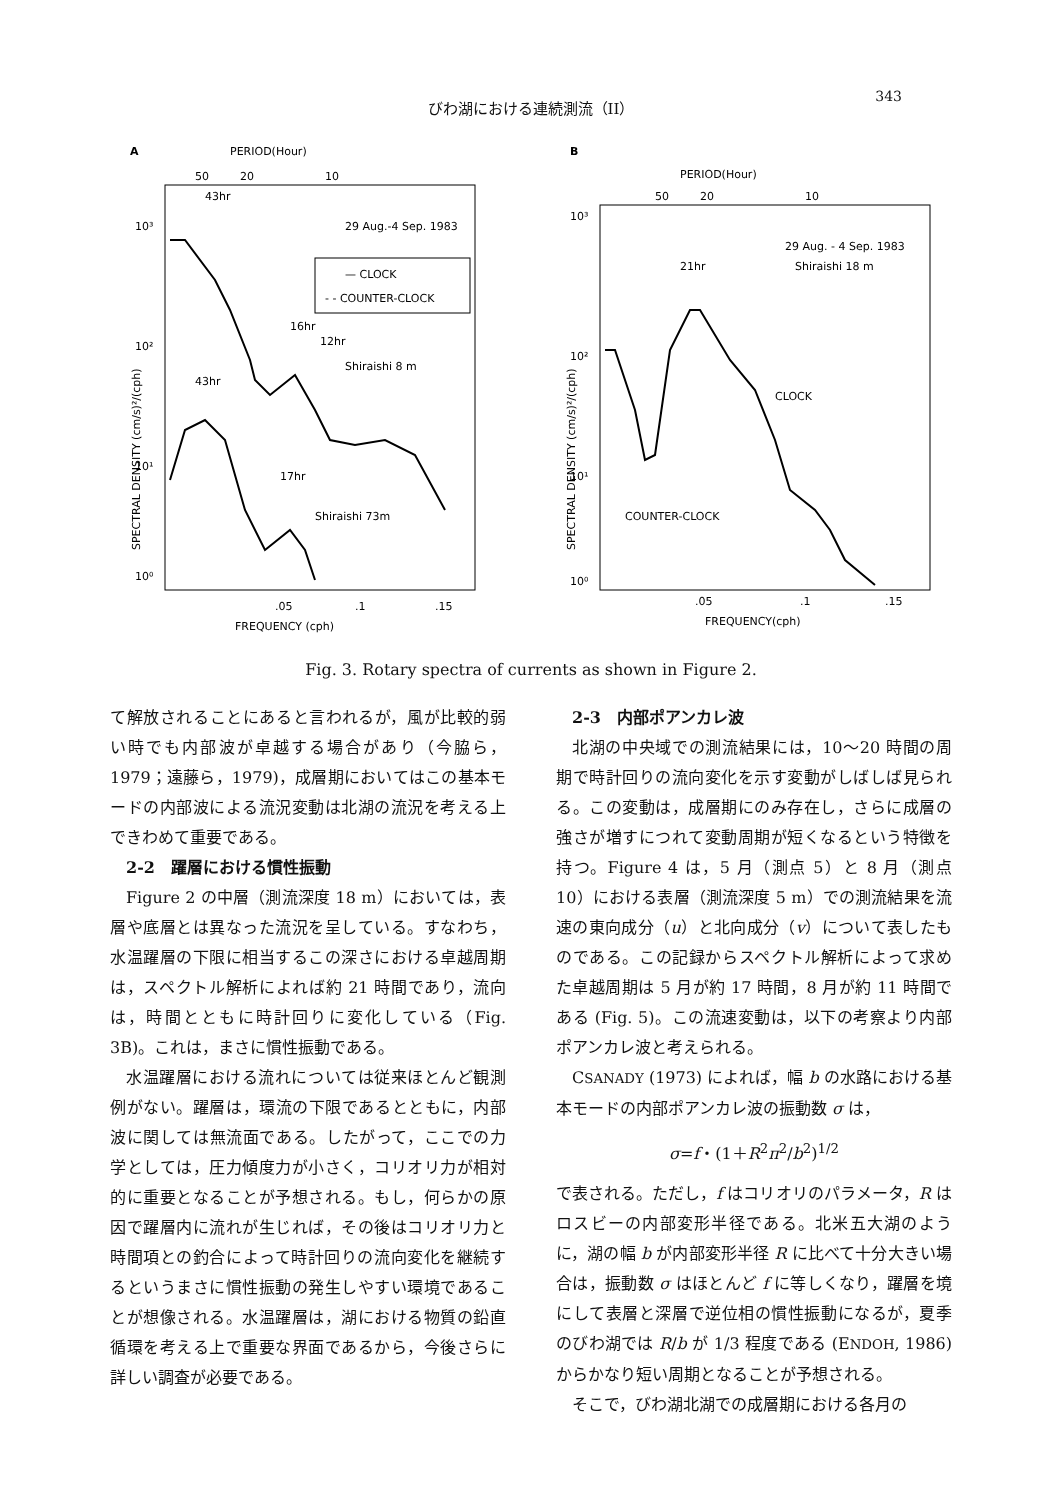びわ湖における連続測流（II） 343
A
PERIOD(Hour)
50
20
10
10³
10²
10¹
10⁰
29 Aug.-4 Sep. 1983
— CLOCK
- - COUNTER-CLOCK
Shiraishi 8 m
Shiraishi 73m
43hr
16hr
12hr
43hr
17hr
SPECTRAL DENSITY (cm/s)²/(cph)
.05
.1
.15
FREQUENCY (cph)
B
PERIOD(Hour)
50
20
10
10³
10²
10¹
10⁰
29 Aug. - 4 Sep. 1983
Shiraishi 18 m
21hr
CLOCK
COUNTER-CLOCK
SPECTRAL DENSITY (cm/s)²/(cph)
.05
.1
.15
FREQUENCY(cph)
Fig. 3. Rotary spectra of currents as shown in Figure 2.
て解放されることにあると言われるが，風が比較的弱い時でも内部波が卓越する場合があり（今脇ら，1979；遠藤ら，1979)，成層期においてはこの基本モードの内部波による流況変動は北湖の流況を考える上できわめて重要である。
　2-2　躍層における慣性振動
Figure 2 の中層（測流深度 18 m）においては，表層や底層とは異なった流況を呈している。すなわち，水温躍層の下限に相当するこの深さにおける卓越周期は，スペクトル解析によれば約 21 時間であり，流向は，時間とともに時計回りに変化している（Fig. 3B)。これは，まさに慣性振動である。
水温躍層における流れについては従来ほとんど観測例がない。躍層は，環流の下限であるとともに，内部波に関しては無流面である。したがって，ここでの力学としては，圧力傾度力が小さく，コリオリ力が相対的に重要となることが予想される。もし，何らかの原因で躍層内に流れが生じれば，その後はコリオリ力と時間項との釣合によって時計回りの流向変化を継続するというまさに慣性振動の発生しやすい環境であることが想像される。水温躍層は，湖における物質の鉛直循環を考える上で重要な界面であるから，今後さらに詳しい調査が必要である。
　2-3　内部ポアンカレ波
北湖の中央域での測流結果には，10〜20 時間の周期で時計回りの流向変化を示す変動がしばしば見られる。この変動は，成層期にのみ存在し，さらに成層の強さが増すにつれて変動周期が短くなるという特徴を持つ。Figure 4 は，5 月（測点 5）と 8 月（測点 10）における表層（測流深度 5 m）での測流結果を流速の東向成分（u）と北向成分（v）について表したものである。この記録からスペクトル解析によって求めた卓越周期は 5 月が約 17 時間，8 月が約 11 時間である (Fig. 5)。この流速変動は，以下の考察より内部ポアンカレ波と考えられる。
CSANADY (1973) によれば，幅 b の水路における基本モードの内部ポアンカレ波の振動数 σ は，
σ=f・(1＋R<sup>2</sup>π<sup>2</sup>/b<sup>2</sup>)<sup>1/2</sup>
で表される。ただし，f はコリオリのパラメータ，R はロスビーの内部変形半径である。北米五大湖のように，湖の幅 b が内部変形半径 R に比べて十分大きい場合は，振動数 σ はほとんど f に等しくなり，躍層を境にして表層と深層で逆位相の慣性振動になるが，夏季のびわ湖では R/b が 1/3 程度である (ENDOH, 1986) からかなり短い周期となることが予想される。
そこで，びわ湖北湖での成層期における各月の